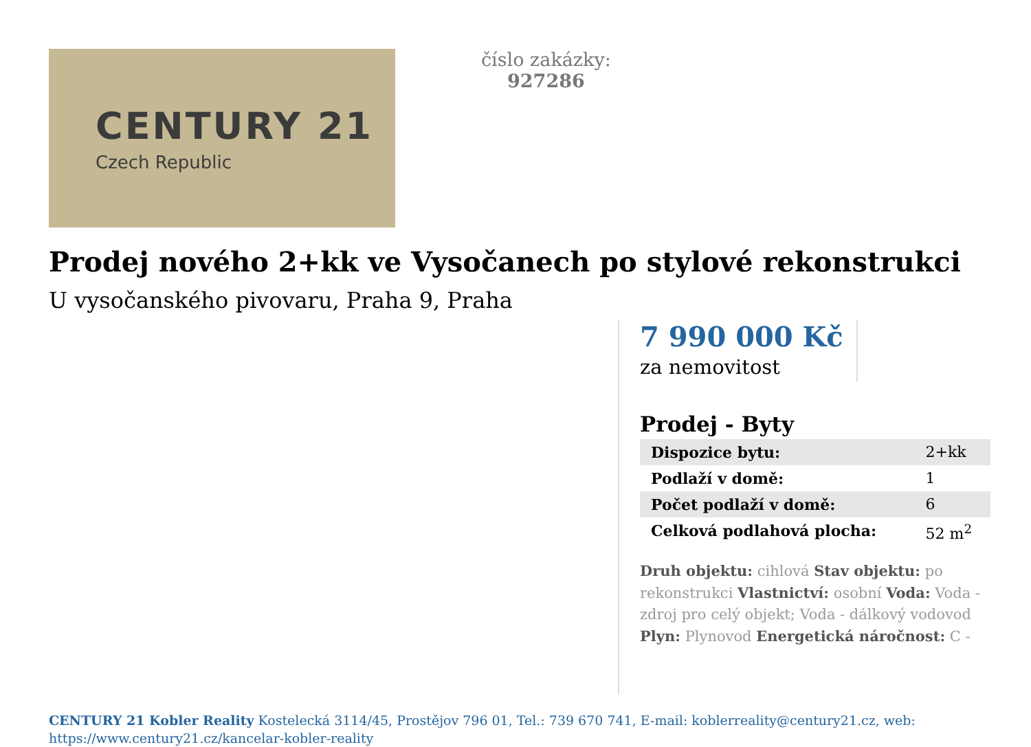CENTURY 21
Czech Republic
číslo zakázky:
927286
Prodej nového 2+kk ve Vysočanech po stylové rekonstrukci
U vysočanského pivovaru, Praha 9, Praha
7 990 000 Kč
za nemovitost
Prodej - Byty
| Dispozice bytu: | 2+kk |
| Podlaží v domě: | 1 |
| Počet podlaží v domě: | 6 |
| Celková podlahová plocha: | 52 m<sup>2</sup> |
Druh objektu: cihlová Stav objektu: po rekonstrukci Vlastnictví: osobní Voda: Voda - zdroj pro celý objekt; Voda - dálkový vodovod Plyn: Plynovod Energetická náročnost: C -
CENTURY 21 Kobler Reality Kostelecká 3114/45, Prostějov 796 01, Tel.: 739 670 741, E-mail: koblerreality@century21.cz, web: https://www.century21.cz/kancelar-kobler-reality